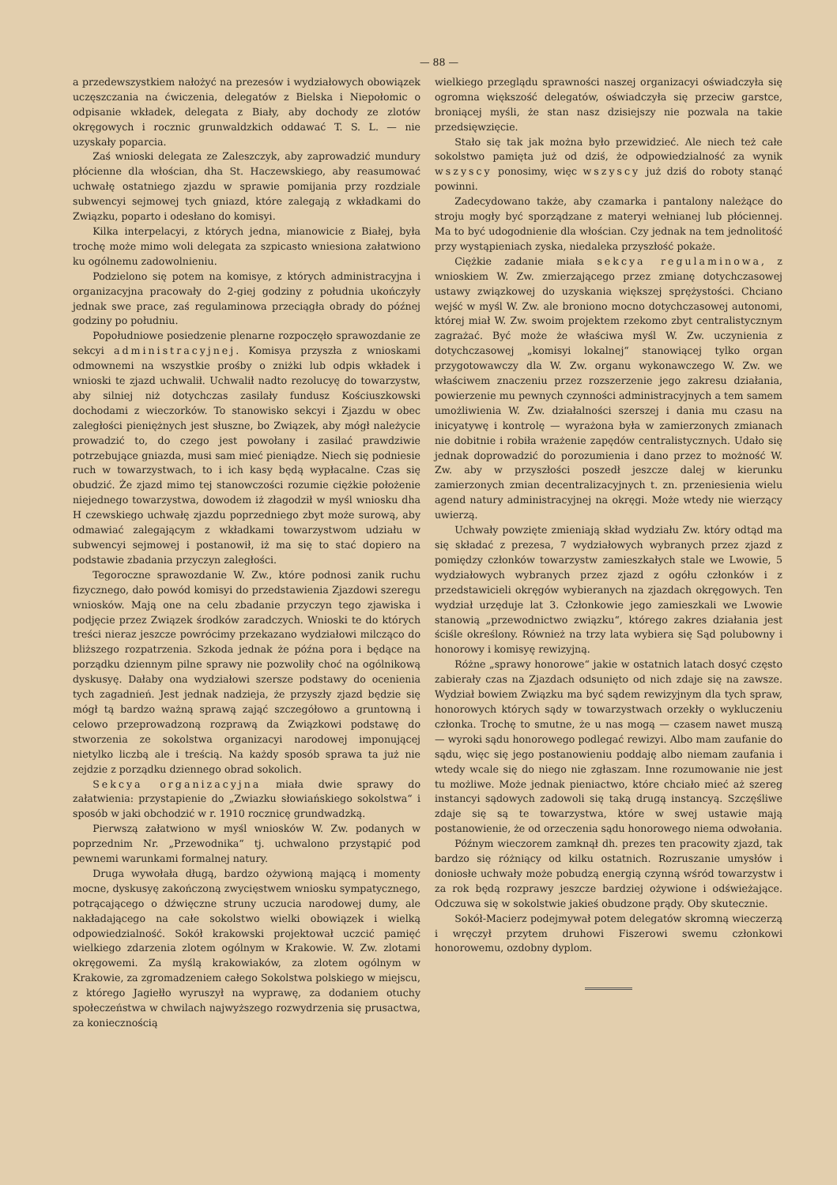— 88 —
a przedewszystkiem nałożyć na prezesów i wydziałowych obowiązek uczęszczania na ćwiczenia, delegatów z Bielska i Niepołomic o odpisanie wkładek, delegata z Biały, aby dochody ze zlotów okręgowych i rocznic grunwaldzkich oddawać T. S. L. — nie uzyskały poparcia.
Zaś wnioski delegata ze Zaleszczyk, aby zaprowadzić mundury płócienne dla włościan, dha St. Haczewskiego, aby reasumować uchwałę ostatniego zjazdu w sprawie pomijania przy rozdziale subwencyi sejmowej tych gniazd, które zalegają z wkładkami do Związku, poparto i odesłano do komisyi.
Kilka interpelacyi, z których jedna, mianowicie z Białej, była trochę może mimo woli delegata za szpicasto wniesiona załatwiono ku ogólnemu zadowolnieniu.
Podzielono się potem na komisye, z których administracyjna i organizacyjna pracowały do 2-giej godziny z południa ukończyły jednak swe prace, zaś regulaminowa przeciągła obrady do późnej godziny po południu.
Popołudniowe posiedzenie plenarne rozpoczęło sprawozdanie ze sekcyi administracyjnej. Komisya przyszła z wnioskami odmownemi na wszystkie prośby o zniżki lub odpis wkładek i wnioski te zjazd uchwalił. Uchwalił nadto rezolucyę do towarzystw, aby silniej niż dotychczas zasilały fundusz Kościuszkowski dochodami z wieczorków. To stanowisko sekcyi i Zjazdu w obec zaległości pieniężnych jest słuszne, bo Związek, aby mógł należycie prowadzić to, do czego jest powołany i zasilać prawdziwie potrzebujące gniazda, musi sam mieć pieniądze. Niech się podniesie ruch w towarzystwach, to i ich kasy będą wypłacalne. Czas się obudzić. Że zjazd mimo tej stanowczości rozumie ciężkie położenie niejednego towarzystwa, dowodem iż złagodził w myśl wniosku dha H czewskiego uchwałę zjazdu poprzedniego zbyt może surową, aby odmawiać zalegającym z wkładkami towarzystwom udziału w subwencyi sejmowej i postanowił, iż ma się to stać dopiero na podstawie zbadania przyczyn zaległości.
Tegoroczne sprawozdanie W. Zw., które podnosi zanik ruchu fizycznego, dało powód komisyi do przedstawienia Zjazdowi szeregu wniosków. Mają one na celu zbadanie przyczyn tego zjawiska i podjęcie przez Związek środków zaradczych. Wnioski te do których treści nieraz jeszcze powrócimy przekazano wydziałowi milcząco do bliższego rozpatrzenia. Szkoda jednak że późna pora i będące na porządku dziennym pilne sprawy nie pozwoliły choć na ogólnikową dyskusyę. Dałaby ona wydziałowi szersze podstawy do ocenienia tych zagadnień. Jest jednak nadzieja, że przyszły zjazd będzie się mógł tą bardzo ważną sprawą zająć szczegółowo a gruntowną i celowo przeprowadzoną rozprawą da Związkowi podstawę do stworzenia ze sokolstwa organizacyi narodowej imponującej nietylko liczbą ale i treścią. Na każdy sposób sprawa ta już nie zejdzie z porządku dziennego obrad sokolich.
Sekcya organizacyjna miała dwie sprawy do załatwienia: przystapienie do „Zwiazku słowiańskiego sokolstwa“ i sposób w jaki obchodzić w r. 1910 rocznicę grundwadzką.
Pierwszą załatwiono w myśl wniosków W. Zw. podanych w poprzednim Nr. „Przewodnika“ tj. uchwalono przystąpić pod pewnemi warunkami formalnej natury.
Druga wywołała długą, bardzo ożywioną mającą i momenty mocne, dyskusyę zakończoną zwycięstwem wniosku sympatycznego, potrącającego o dźwięczne struny uczucia narodowej dumy, ale nakładającego na całe sokolstwo wielki obowiązek i wielką odpowiedzialność. Sokół krakowski projektował uczcić pamięć wielkiego zdarzenia zlotem ogólnym w Krakowie. W. Zw. zlotami okręgowemi. Za myślą krakowiaków, za zlotem ogólnym w Krakowie, za zgromadzeniem całego Sokolstwa polskiego w miejscu, z którego Jagiełło wyruszył na wyprawę, za dodaniem otuchy społeczeństwa w chwilach najwyższego rozwydrzenia się prusactwa, za koniecznością
wielkiego przeglądu sprawności naszej organizacyi oświadczyła się ogromna większość delegatów, oświadczyła się przeciw garstce, broniącej myśli, że stan nasz dzisiejszy nie pozwala na takie przedsięwzięcie.
Stało się tak jak można było przewidzieć. Ale niech też całe sokolstwo pamięta już od dziś, że odpowiedzialność za wynik wszyscy ponosimy, więc wszyscy już dziś do roboty stanąć powinni.
Zadecydowano także, aby czamarka i pantalony należące do stroju mogły być sporządzane z materyi wełnianej lub płóciennej. Ma to być udogodnienie dla włościan. Czy jednak na tem jednolitość przy wystąpieniach zyska, niedaleka przyszłość pokaże.
Ciężkie zadanie miała sekcya regulaminowa, z wnioskiem W. Zw. zmierzającego przez zmianę dotychczasowej ustawy związkowej do uzyskania większej sprężystości. Chciano wejść w myśl W. Zw. ale broniono mocno dotychczasowej autonomi, której miał W. Zw. swoim projektem rzekomo zbyt centralistycznym zagrażać. Być może że właściwa myśl W. Zw. uczynienia z dotychczasowej „komisyi lokalnej“ stanowiącej tylko organ przygotowawczy dla W. Zw. organu wykonawczego W. Zw. we właściwem znaczeniu przez rozszerzenie jego zakresu działania, powierzenie mu pewnych czynności administracyjnych a tem samem umożliwienia W. Zw. działalności szerszej i dania mu czasu na inicyatywę i kontrolę — wyrażona była w zamierzonych zmianach nie dobitnie i robiła wrażenie zapędów centralistycznych. Udało się jednak doprowadzić do porozumienia i dano przez to możność W. Zw. aby w przyszłości poszedł jeszcze dalej w kierunku zamierzonych zmian decentralizacyjnych t. zn. przeniesienia wielu agend natury administracyjnej na okręgi. Może wtedy nie wierzący uwierzą.
Uchwały powzięte zmieniają skład wydziału Zw. który odtąd ma się składać z prezesa, 7 wydziałowych wybranych przez zjazd z pomiędzy członków towarzystw zamieszkałych stale we Lwowie, 5 wydziałowych wybranych przez zjazd z ogółu członków i z przedstawicieli okręgów wybieranych na zjazdach okręgowych. Ten wydział urzęduje lat 3. Członkowie jego zamieszkali we Lwowie stanowią „przewodnictwo związku“, którego zakres działania jest ściśle określony. Również na trzy lata wybiera się Sąd polubowny i honorowy i komisyę rewizyjną.
Różne „sprawy honorowe“ jakie w ostatnich latach dosyć często zabierały czas na Zjazdach odsunięto od nich zdaje się na zawsze. Wydział bowiem Związku ma być sądem rewizyjnym dla tych spraw, honorowych których sądy w towarzystwach orzekły o wykluczeniu członka. Trochę to smutne, że u nas mogą — czasem nawet muszą — wyroki sądu honorowego podlegać rewizyi. Albo mam zaufanie do sądu, więc się jego postanowieniu poddaję albo niemam zaufania i wtedy wcale się do niego nie zgłaszam. Inne rozumowanie nie jest tu możliwe. Może jednak pieniactwo, które chciało mieć aż szereg instancyi sądowych zadowoli się taką drugą instancyą. Szczęśliwe zdaje się są te towarzystwa, które w swej ustawie mają postanowienie, że od orzeczenia sądu honorowego niema odwołania.
Późnym wieczorem zamknął dh. prezes ten pracowity zjazd, tak bardzo się różniący od kilku ostatnich. Rozruszanie umysłów i doniosłe uchwały może pobudzą energią czynną wśród towarzystw i za rok będą rozprawy jeszcze bardziej ożywione i odświeżające. Odczuwa się w sokolstwie jakieś obudzone prądy. Oby skutecznie.
Sokół-Macierz podejmywał potem delegatów skromną wieczerzą i wręczył przytem druhowi Fiszerowi swemu członkowi honorowemu, ozdobny dyplom.